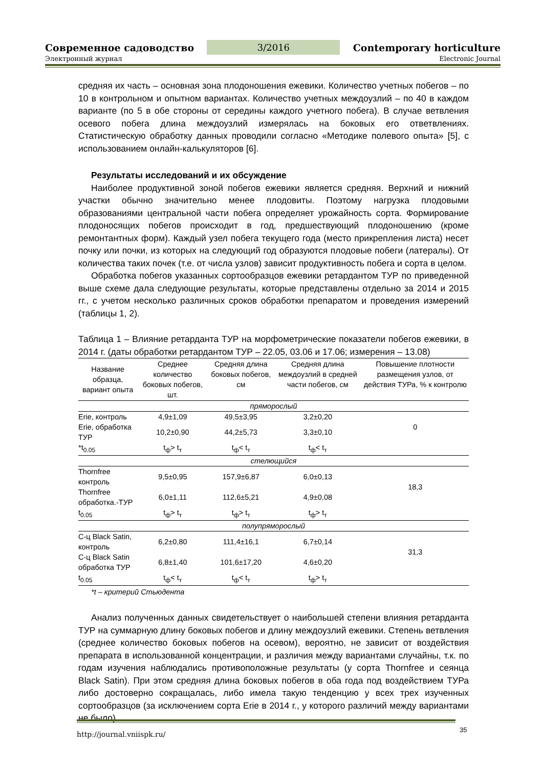Современное садоводство 3/2016 Contemporary horticulture
Электронный журнал Electronic Journal
средняя их часть – основная зона плодоношения ежевики. Количество учетных побегов – по 10 в контрольном и опытном вариантах. Количество учетных междоузлий – по 40 в каждом варианте (по 5 в обе стороны от середины каждого учетного побега). В случае ветвления осевого побега длина междоузлий измерялась на боковых его ответвлениях. Статистическую обработку данных проводили согласно «Методике полевого опыта» [5], с использованием онлайн-калькуляторов [6].
Результаты исследований и их обсуждение
Наиболее продуктивной зоной побегов ежевики является средняя. Верхний и нижний участки обычно значительно менее плодовиты. Поэтому нагрузка плодовыми образованиями центральной части побега определяет урожайность сорта. Формирование плодоносящих побегов происходит в год, предшествующий плодоношению (кроме ремонтантных форм). Каждый узел побега текущего года (место прикрепления листа) несет почку или почки, из которых на следующий год образуются плодовые побеги (латералы). От количества таких почек (т.е. от числа узлов) зависит продуктивность побега и сорта в целом.
Обработка побегов указанных сортообразцов ежевики ретардантом ТУР по приведенной выше схеме дала следующие результаты, которые представлены отдельно за 2014 и 2015 гг., с учетом несколько различных сроков обработки препаратом и проведения измерений (таблицы 1, 2).
Таблица 1 – Влияние ретарданта ТУР на морфометрические показатели побегов ежевики, в 2014 г. (даты обработки ретардантом ТУР – 22.05, 03.06 и 17.06; измерения – 13.08)
| Название образца, вариант опыта | Среднее количество боковых побегов, шт. | Средняя длина боковых побегов, см | Средняя длина междоузлий в средней части побегов, см | Повышение плотности размещения узлов, от действия ТУРа, % к контролю |
| --- | --- | --- | --- | --- |
| пряморослый | | | | |
| Erie, контроль | 4,9±1,09 | 49,5±3,95 | 3,2±0,20 | 0 |
| Erie, обработка ТУР | 10,2±0,90 | 44,2±5,73 | 3,3±0,10 | |
| *t<sub>0.05</sub> | t<sub>ф</sub>> t<sub>т</sub> | t<sub>ф</sub>< t<sub>т</sub> | t<sub>ф</sub>< t<sub>т</sub> | |
| стелющийся | | | | |
| Thornfree контроль | 9,5±0,95 | 157,9±6,87 | 6,0±0,13 | 18,3 |
| Thornfree обработка.-ТУР | 6,0±1,11 | 112,6±5,21 | 4,9±0,08 | |
| t<sub>0.05</sub> | t<sub>ф</sub>> t<sub>т</sub> | t<sub>ф</sub>> t<sub>т</sub> | t<sub>ф</sub>> t<sub>т</sub> | |
| полупряморослый | | | | |
| С-ц Black Satin, контроль | 6,2±0,80 | 111,4±16,1 | 6,7±0,14 | 31,3 |
| С-ц Black Satin обработка ТУР | 6,8±1,40 | 101,6±17,20 | 4,6±0,20 | |
| t<sub>0.05</sub> | t<sub>ф</sub>< t<sub>т</sub> | t<sub>ф</sub>< t<sub>т</sub> | t<sub>ф</sub>> t<sub>т</sub> | |
*t – критерий Стьюдента
Анализ полученных данных свидетельствует о наибольшей степени влияния ретарданта ТУР на суммарную длину боковых побегов и длину междоузлий ежевики. Степень ветвления (среднее количество боковых побегов на осевом), вероятно, не зависит от воздействия препарата в использованной концентрации, и различия между вариантами случайны, т.к. по годам изучения наблюдались противоположные результаты (у сорта Thornfree и сеянца Black Satin). При этом средняя длина боковых побегов в оба года под воздействием ТУРа либо достоверно сокращалась, либо имела такую тенденцию у всех трех изученных сортообразцов (за исключением сорта Erie в 2014 г., у которого различий между вариантами не было).
http://journal.vniispk.ru/
35